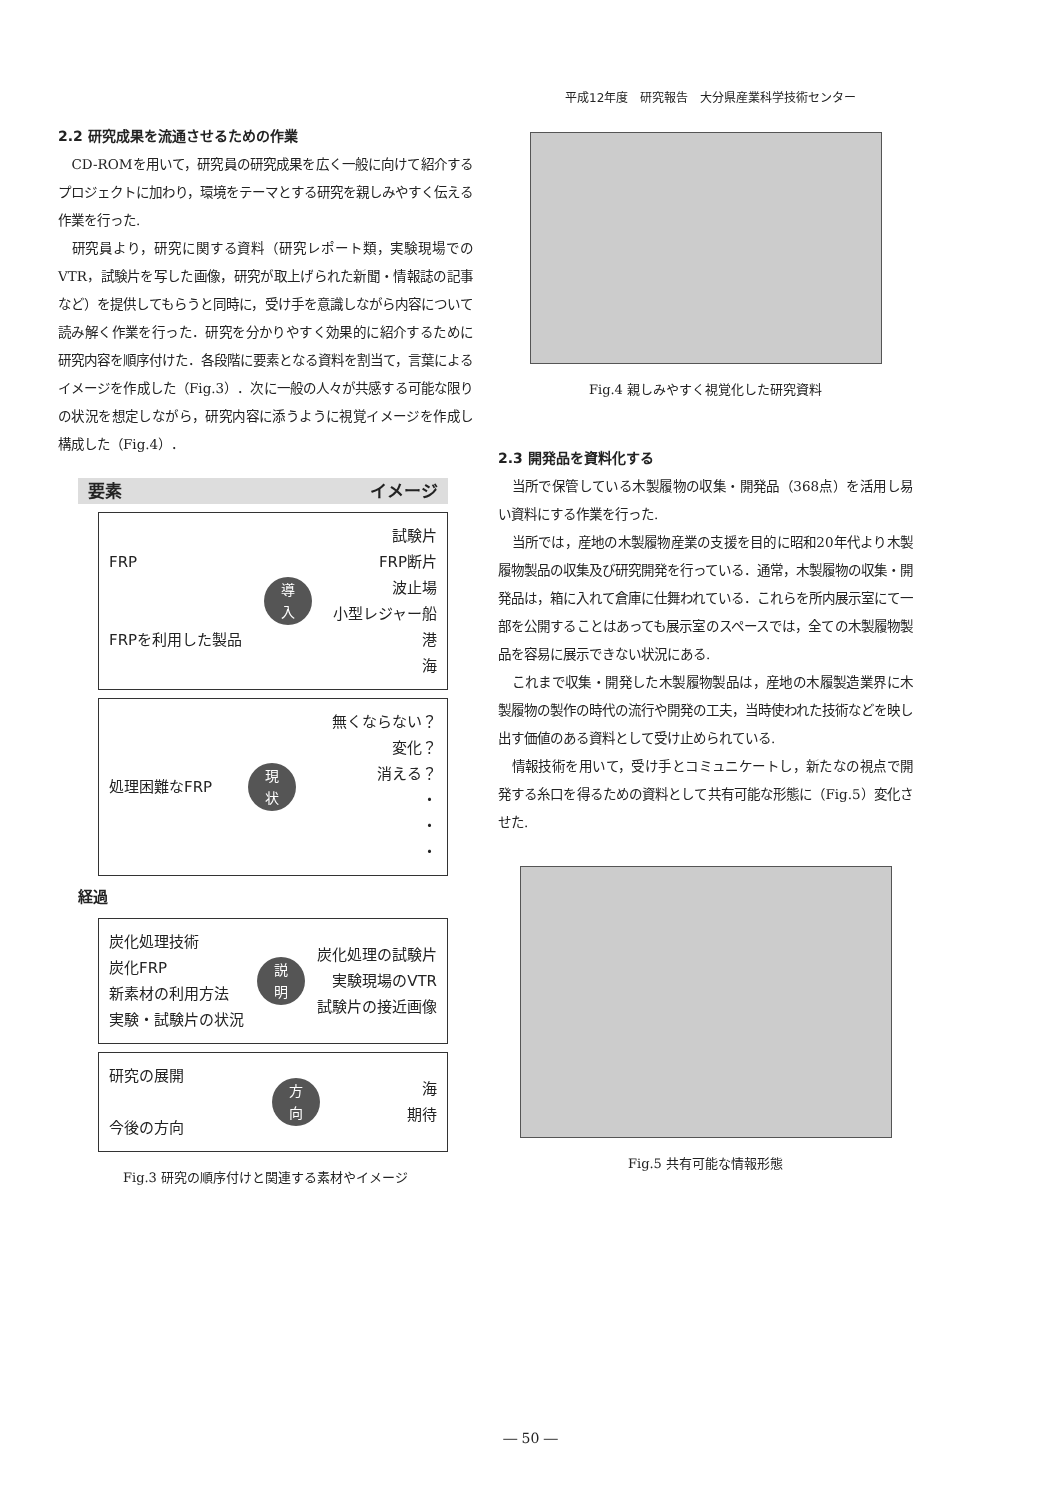平成12年度　研究報告　大分県産業科学技術センター
2.2 研究成果を流通させるための作業
CD-ROMを用いて，研究員の研究成果を広く一般に向けて紹介するプロジェクトに加わり，環境をテーマとする研究を親しみやすく伝える作業を行った.
研究員より，研究に関する資料（研究レポート類，実験現場でのVTR，試験片を写した画像，研究が取上げられた新聞・情報誌の記事など）を提供してもらうと同時に，受け手を意識しながら内容について読み解く作業を行った．研究を分かりやすく効果的に紹介するために研究内容を順序付けた．各段階に要素となる資料を割当て，言葉によるイメージを作成した（Fig.3）．次に一般の人々が共感する可能な限りの状況を想定しながら，研究内容に添うように視覚イメージを作成し構成した（Fig.4）．
要素 イメージ
FRP
FRPを利用した製品
導
入
試験片
FRP断片
波止場
小型レジャー船
港
海
処理困難なFRP
現
状
無くならない？
変化？
消える？
・
・
・
経過
炭化処理技術
炭化FRP
新素材の利用方法
実験・試験片の状況
説
明
炭化処理の試験片
実験現場のVTR
試験片の接近画像
研究の展開
今後の方向
方
向
海
期待
Fig.3 研究の順序付けと関連する素材やイメージ
Fig.4 親しみやすく視覚化した研究資料
2.3 開発品を資料化する
当所で保管している木製履物の収集・開発品（368点）を活用し易い資料にする作業を行った.
当所では，産地の木製履物産業の支援を目的に昭和20年代より木製履物製品の収集及び研究開発を行っている．通常，木製履物の収集・開発品は，箱に入れて倉庫に仕舞われている．これらを所内展示室にて一部を公開することはあっても展示室のスペースでは，全ての木製履物製品を容易に展示できない状況にある.
これまで収集・開発した木製履物製品は，産地の木履製造業界に木製履物の製作の時代の流行や開発の工夫，当時使われた技術などを映し出す価値のある資料として受け止められている.
情報技術を用いて，受け手とコミュニケートし，新たなの視点で開発する糸口を得るための資料として共有可能な形態に（Fig.5）変化させた.
Fig.5 共有可能な情報形態
― 50 ―